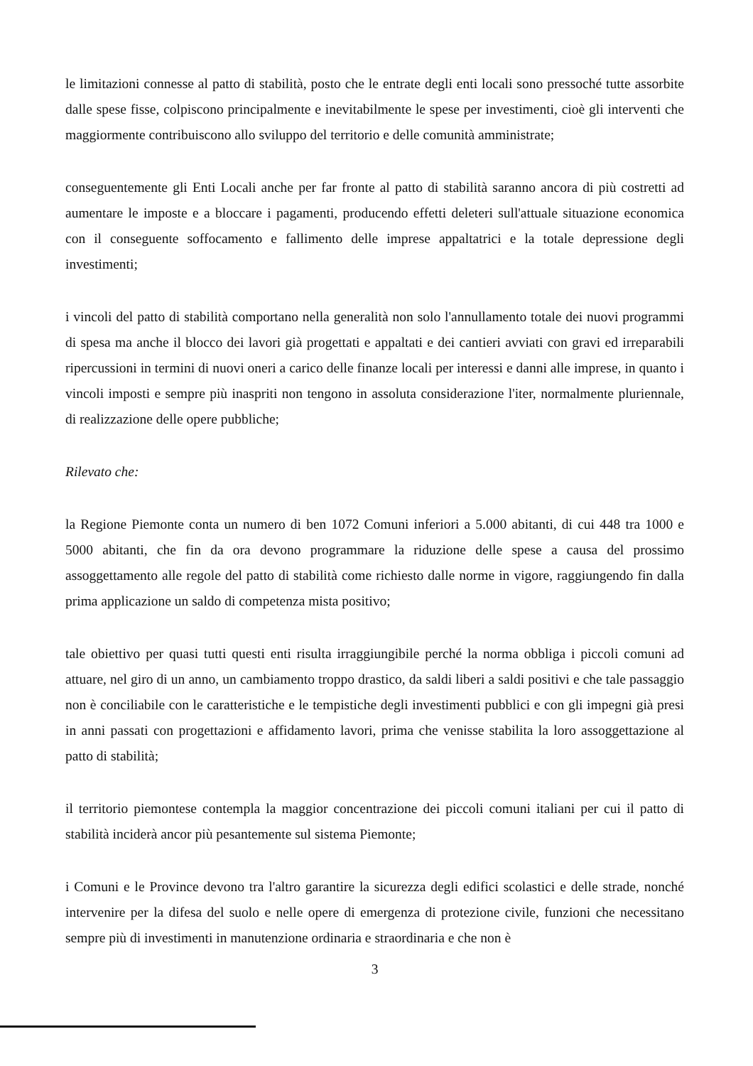le limitazioni connesse al patto di stabilità, posto che le entrate degli enti locali sono pressoché tutte assorbite dalle spese fisse, colpiscono principalmente e inevitabilmente le spese per investimenti, cioè gli interventi che maggiormente contribuiscono allo sviluppo del territorio e delle comunità amministrate;
conseguentemente gli Enti Locali anche per far fronte al patto di stabilità saranno ancora di più costretti ad aumentare le imposte e a bloccare i pagamenti, producendo effetti deleteri sull'attuale situazione economica con il conseguente soffocamento e fallimento delle imprese appaltatrici e la totale depressione degli investimenti;
i vincoli del patto di stabilità comportano nella generalità non solo l'annullamento totale dei nuovi programmi di spesa ma anche il blocco dei lavori già progettati e appaltati e dei cantieri avviati con gravi ed irreparabili ripercussioni in termini di nuovi oneri a carico delle finanze locali per interessi e danni alle imprese, in quanto i vincoli imposti e sempre più inaspriti non tengono in assoluta considerazione l'iter, normalmente pluriennale, di realizzazione delle opere pubbliche;
Rilevato che:
la Regione Piemonte conta un numero di ben 1072 Comuni inferiori a 5.000 abitanti, di cui 448 tra 1000 e 5000 abitanti, che fin da ora devono programmare la riduzione delle spese a causa del prossimo assoggettamento alle regole del patto di stabilità come richiesto dalle norme in vigore, raggiungendo fin dalla prima applicazione un saldo di competenza mista positivo;
tale obiettivo per quasi tutti questi enti risulta irraggiungibile perché la norma obbliga i piccoli comuni ad attuare, nel giro di un anno, un cambiamento troppo drastico, da saldi liberi a saldi positivi e che tale passaggio non è conciliabile con le caratteristiche e le tempistiche degli investimenti pubblici e con gli impegni già presi in anni passati con progettazioni e affidamento lavori, prima che venisse stabilita la loro assoggettazione al patto di stabilità;
il territorio piemontese contempla la maggior concentrazione dei piccoli comuni italiani per cui il patto di stabilità inciderà ancor più pesantemente sul sistema Piemonte;
i Comuni e le Province devono tra l'altro garantire la sicurezza degli edifici scolastici e delle strade, nonché intervenire per la difesa del suolo e nelle opere di emergenza di protezione civile, funzioni che necessitano sempre più di investimenti in manutenzione ordinaria e straordinaria e che non è
3